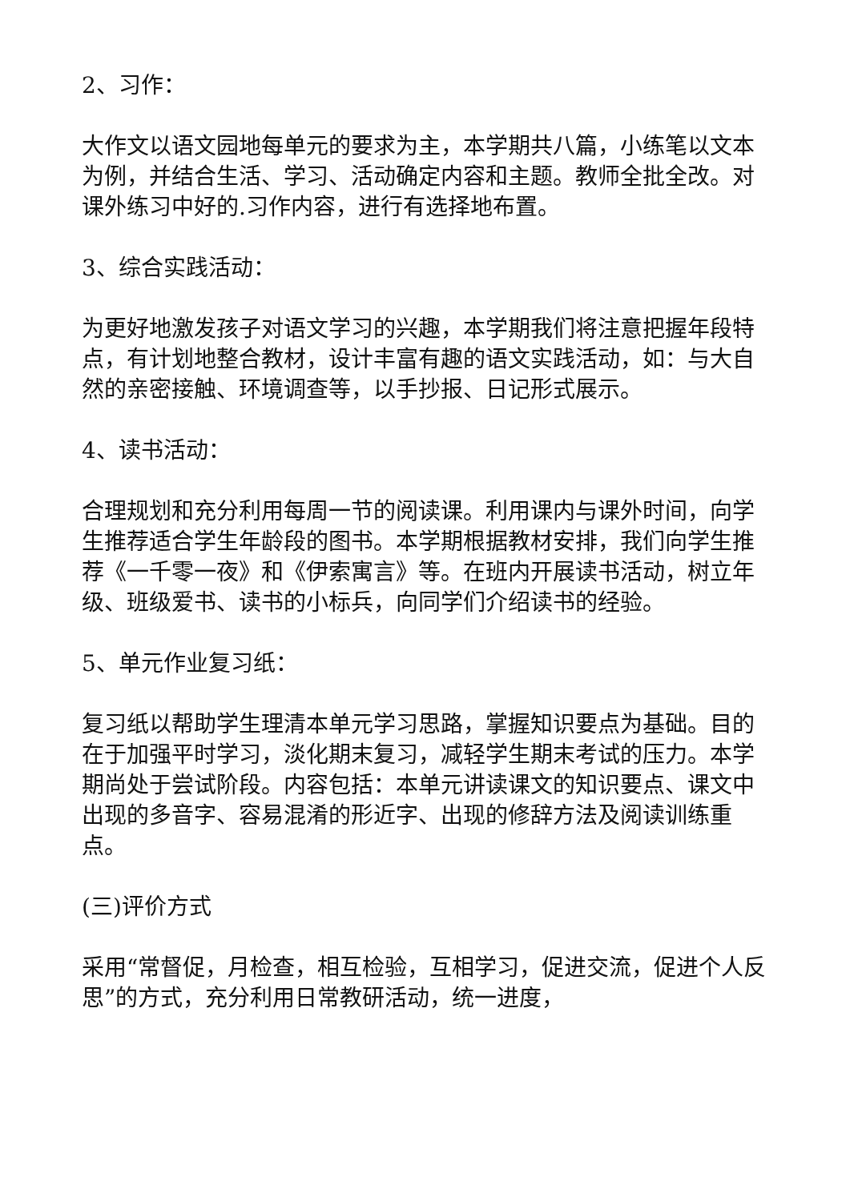2、习作：
大作文以语文园地每单元的要求为主，本学期共八篇，小练笔以文本为例，并结合生活、学习、活动确定内容和主题。教师全批全改。对课外练习中好的.习作内容，进行有选择地布置。
3、综合实践活动：
为更好地激发孩子对语文学习的兴趣，本学期我们将注意把握年段特点，有计划地整合教材，设计丰富有趣的语文实践活动，如：与大自然的亲密接触、环境调查等，以手抄报、日记形式展示。
4、读书活动：
合理规划和充分利用每周一节的阅读课。利用课内与课外时间，向学生推荐适合学生年龄段的图书。本学期根据教材安排，我们向学生推荐《一千零一夜》和《伊索寓言》等。在班内开展读书活动，树立年级、班级爱书、读书的小标兵，向同学们介绍读书的经验。
5、单元作业复习纸：
复习纸以帮助学生理清本单元学习思路，掌握知识要点为基础。目的在于加强平时学习，淡化期末复习，减轻学生期末考试的压力。本学期尚处于尝试阶段。内容包括：本单元讲读课文的知识要点、课文中出现的多音字、容易混淆的形近字、出现的修辞方法及阅读训练重点。
(三)评价方式
采用“常督促，月检查，相互检验，互相学习，促进交流，促进个人反思”的方式，充分利用日常教研活动，统一进度，